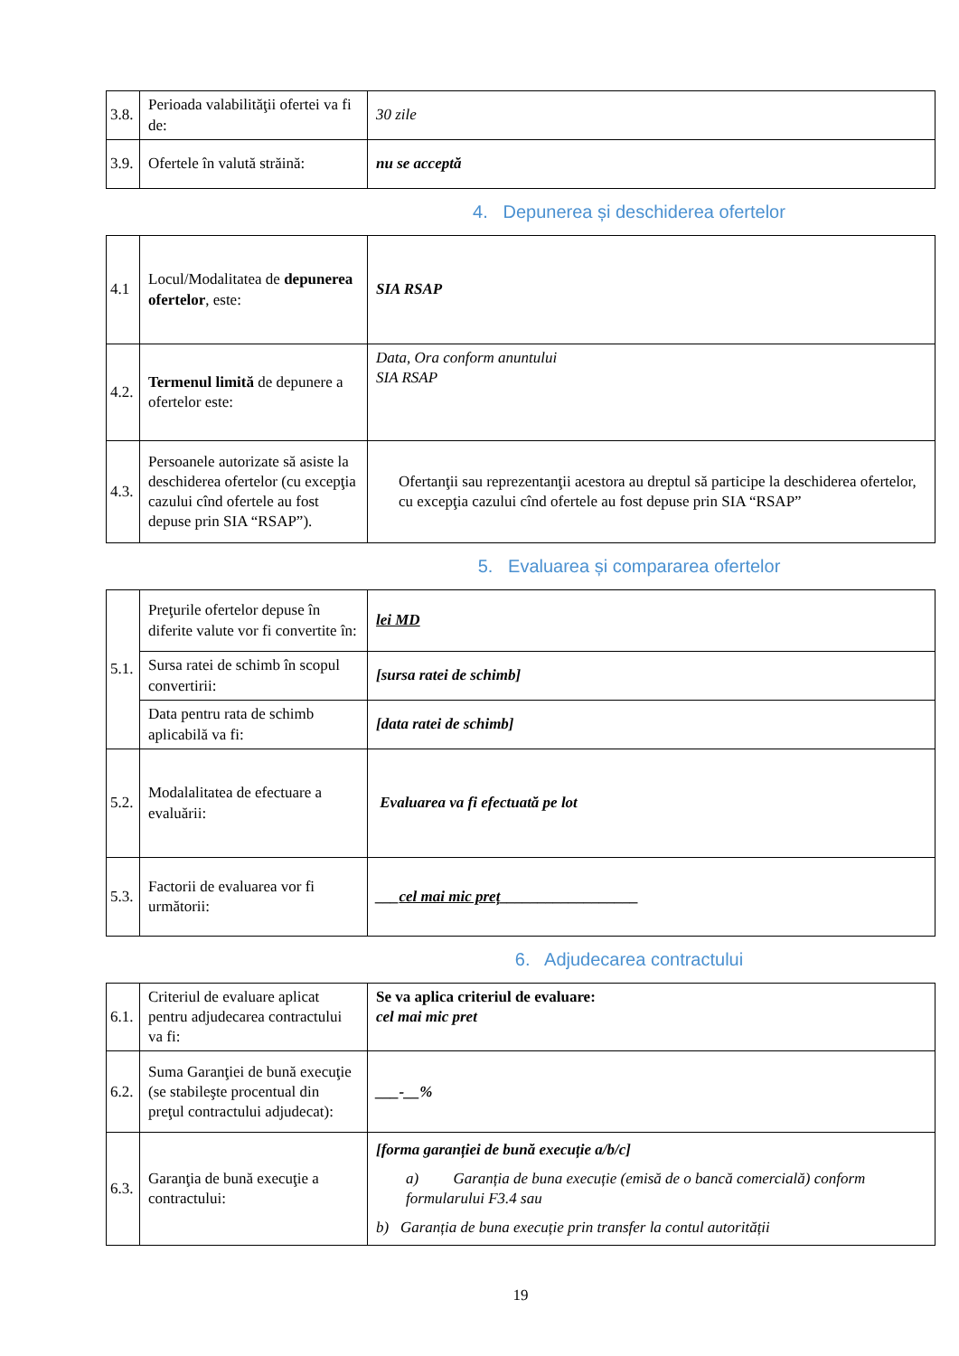| 3.8. | Perioada valabilităţii ofertei va fi de: | 30 zile |
| 3.9. | Ofertele în valută străină: | nu se acceptă |
4. Depunerea și deschiderea ofertelor
| 4.1 | Locul/Modalitatea de depunerea ofertelor , este: | SIA RSAP |
| 4.2. | Termenul limită de depunere a ofertelor este: | Data, Ora conform anuntului SIA RSAP |
| 4.3. | Persoanele autorizate să asiste la deschiderea ofertelor (cu excepţia cazului cînd ofertele au fost depuse prin SIA “RSAP”). | Ofertanţii sau reprezentanţii acestora au dreptul să participe la deschiderea ofertelor, cu excepţia cazului cînd ofertele au fost depuse prin SIA “RSAP” |
5. Evaluarea și compararea ofertelor
| 5.1. | Preţurile ofertelor depuse în diferite valute vor fi convertite în: | lei MD |
| | Sursa ratei de schimb în scopul convertirii: | [sursa ratei de schimb] |
| | Data pentru rata de schimb aplicabilă va fi: | [data ratei de schimb] |
| 5.2. | Modalalitatea de efectuare a evaluării: | Evaluarea va fi efectuată pe lot |
| 5.3. | Factorii de evaluarea vor fi următorii: | ___ cel mai mic preț __________________ |
6. Adjudecarea contractului
| 6.1. | Criteriul de evaluare aplicat pentru adjudecarea contractului va fi: | Se va aplica criteriul de evaluare: cel mai mic pret |
| 6.2. | Suma Garanţiei de bună execuţie (se stabileşte procentual din preţul contractului adjudecat): | ___-__% |
| 6.3. | Garanţia de bună execuţie a contractului: | [forma garanției de bună execuție a/b/c] a) Garanția de buna execuție (emisă de o bancă comercială) conform formularului F3.4 sau b) Garanția de buna execuție prin transfer la contul autorității |
19